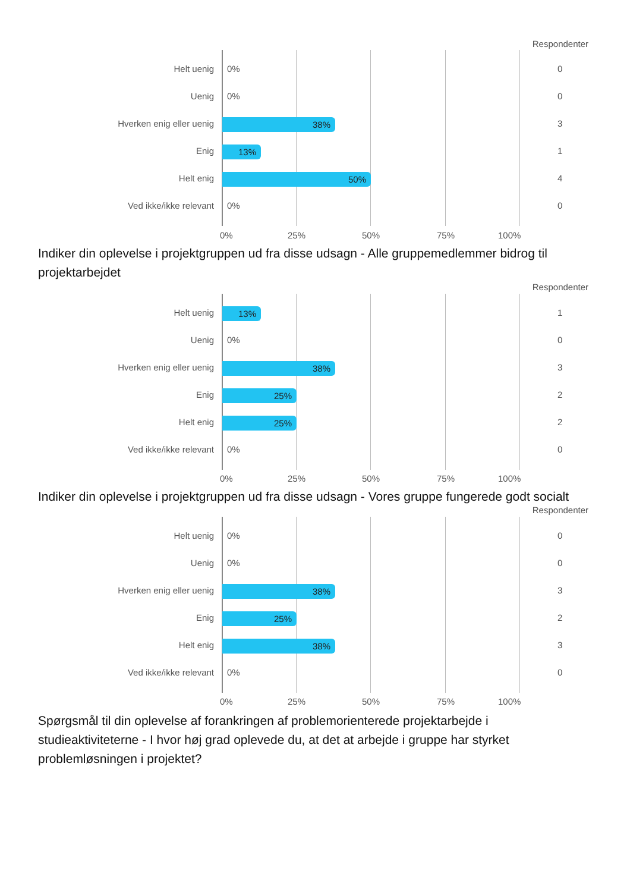Respondenter
Helt uenig 0% 0
Uenig 0% 0
Hverken enig eller uenig 38% 3
Enig 13% 1
Helt enig 50% 4
Ved ikke/ikke relevant 0% 0
0% 25% 50% 75% 100%
Indiker din oplevelse i projektgruppen ud fra disse udsagn - Alle gruppemedlemmer bidrog til projektarbejdet
Respondenter
Helt uenig 13% 1
Uenig 0% 0
Hverken enig eller uenig 38% 3
Enig 25% 2
Helt enig 25% 2
Ved ikke/ikke relevant 0% 0
0% 25% 50% 75% 100%
Indiker din oplevelse i projektgruppen ud fra disse udsagn - Vores gruppe fungerede godt socialt
Respondenter
Helt uenig 0% 0
Uenig 0% 0
Hverken enig eller uenig 38% 3
Enig 25% 2
Helt enig 38% 3
Ved ikke/ikke relevant 0% 0
0% 25% 50% 75% 100%
Spørgsmål til din oplevelse af forankringen af problemorienterede projektarbejde i studieaktiviteterne - I hvor høj grad oplevede du, at det at arbejde i gruppe har styrket problemløsningen i projektet?